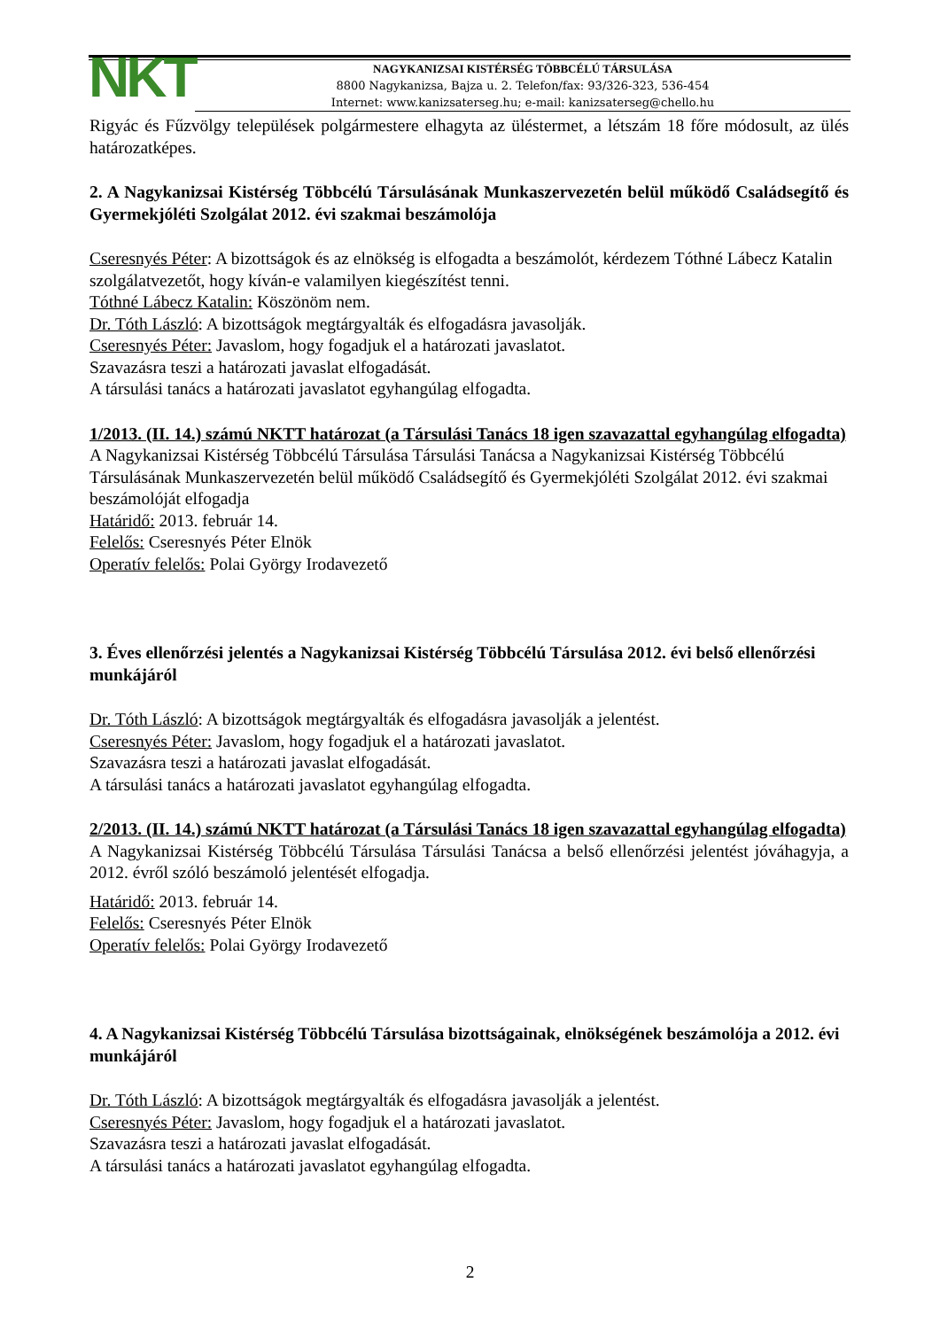NKT
NAGYKANIZSAI KISTÉRSÉG TÖBBCÉLÚ TÁRSULÁSA
8800 Nagykanizsa, Bajza u. 2. Telefon/fax: 93/326-323, 536-454
Internet: www.kanizsaterseg.hu; e-mail: kanizsaterseg@chello.hu
Rigyác és Fűzvölgy települések polgármestere elhagyta az üléstermet, a létszám 18 főre módosult, az ülés határozatképes.
2. A Nagykanizsai Kistérség Többcélú Társulásának Munkaszervezetén belül működő Családsegítő és Gyermekjóléti Szolgálat 2012. évi szakmai beszámolója
Cseresnyés Péter: A bizottságok és az elnökség is elfogadta a beszámolót, kérdezem Tóthné Lábecz Katalin szolgálatvezetőt, hogy kíván-e valamilyen kiegészítést tenni.
Tóthné Lábecz Katalin: Köszönöm nem.
Dr. Tóth László: A bizottságok megtárgyalták és elfogadásra javasolják.
Cseresnyés Péter: Javaslom, hogy fogadjuk el a határozati javaslatot.
Szavazásra teszi a határozati javaslat elfogadását.
A társulási tanács a határozati javaslatot egyhangúlag elfogadta.
1/2013. (II. 14.) számú NKTT határozat (a Társulási Tanács 18 igen szavazattal egyhangúlag elfogadta)
A Nagykanizsai Kistérség Többcélú Társulása Társulási Tanácsa a Nagykanizsai Kistérség Többcélú Társulásának Munkaszervezetén belül működő Családsegítő és Gyermekjóléti Szolgálat 2012. évi szakmai beszámolóját elfogadja
Határidő: 2013. február 14.
Felelős: Cseresnyés Péter Elnök
Operatív felelős: Polai György Irodavezető
3. Éves ellenőrzési jelentés a Nagykanizsai Kistérség Többcélú Társulása 2012. évi belső ellenőrzési munkájáról
Dr. Tóth László: A bizottságok megtárgyalták és elfogadásra javasolják a jelentést.
Cseresnyés Péter: Javaslom, hogy fogadjuk el a határozati javaslatot.
Szavazásra teszi a határozati javaslat elfogadását.
A társulási tanács a határozati javaslatot egyhangúlag elfogadta.
2/2013. (II. 14.) számú NKTT határozat (a Társulási Tanács 18 igen szavazattal egyhangúlag elfogadta)
A Nagykanizsai Kistérség Többcélú Társulása Társulási Tanácsa a belső ellenőrzési jelentést jóváhagyja, a 2012. évről szóló beszámoló jelentését elfogadja.
Határidő: 2013. február 14.
Felelős: Cseresnyés Péter Elnök
Operatív felelős: Polai György Irodavezető
4. A Nagykanizsai Kistérség Többcélú Társulása bizottságainak, elnökségének beszámolója a 2012. évi munkájáról
Dr. Tóth László: A bizottságok megtárgyalták és elfogadásra javasolják a jelentést.
Cseresnyés Péter: Javaslom, hogy fogadjuk el a határozati javaslatot.
Szavazásra teszi a határozati javaslat elfogadását.
A társulási tanács a határozati javaslatot egyhangúlag elfogadta.
2